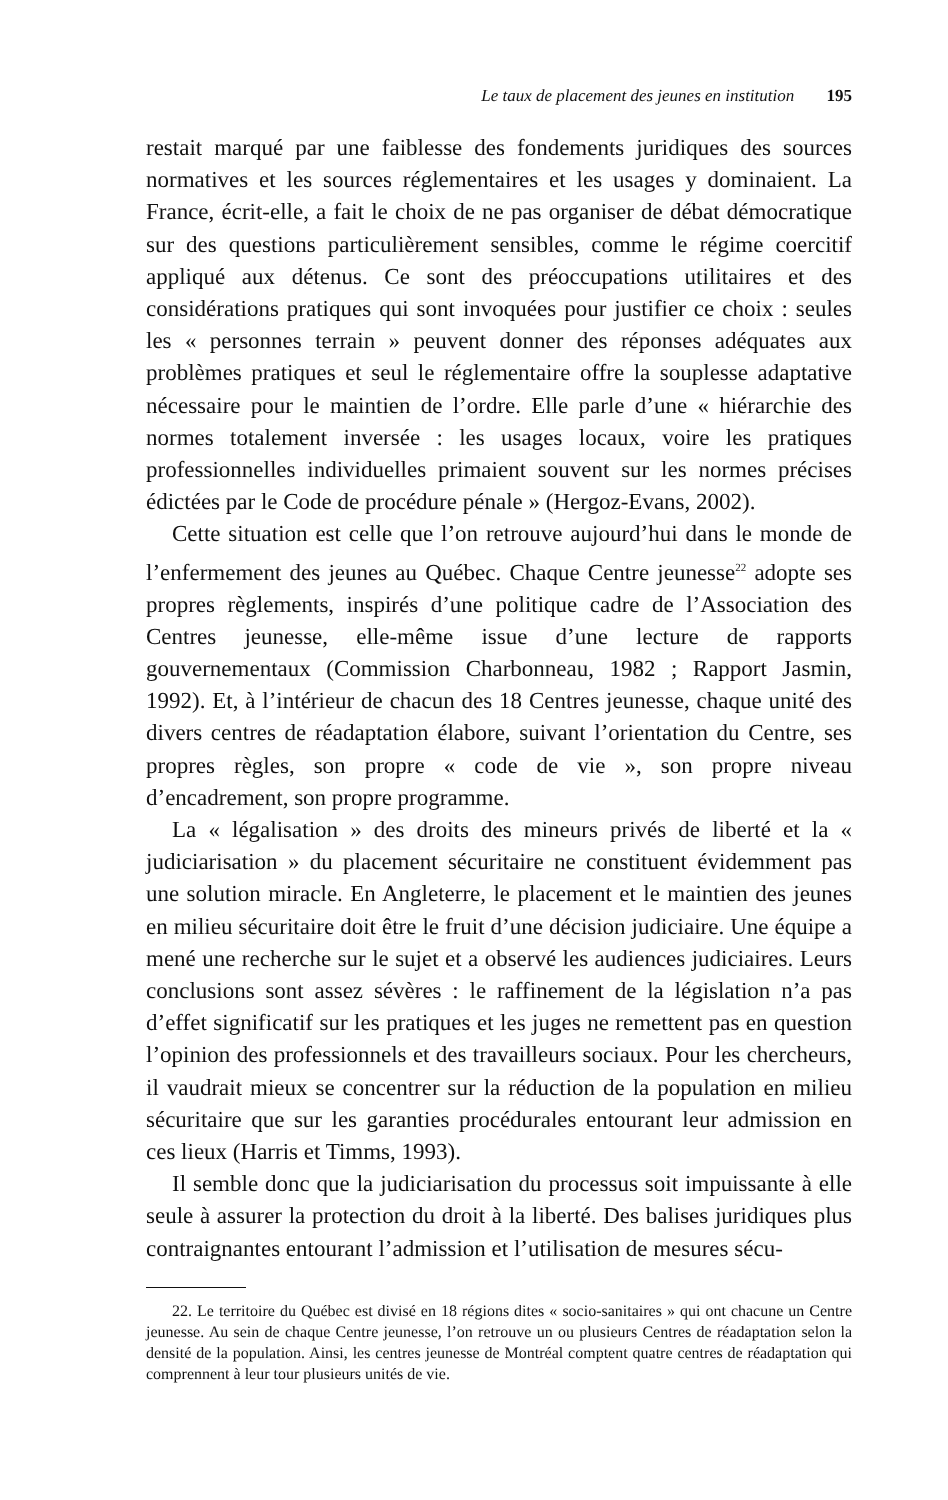Le taux de placement des jeunes en institution 195
restait marqué par une faiblesse des fondements juridiques des sources normatives et les sources réglementaires et les usages y dominaient. La France, écrit-elle, a fait le choix de ne pas organiser de débat démocratique sur des questions particulièrement sensibles, comme le régime coercitif appliqué aux détenus. Ce sont des préoccupations utilitaires et des considérations pratiques qui sont invoquées pour justifier ce choix : seules les « personnes terrain » peuvent donner des réponses adéquates aux problèmes pratiques et seul le réglementaire offre la souplesse adaptative nécessaire pour le maintien de l’ordre. Elle parle d’une « hiérarchie des normes totalement inversée : les usages locaux, voire les pratiques professionnelles individuelles primaient souvent sur les normes précises édictées par le Code de procédure pénale » (Hergoz-Evans, 2002).
Cette situation est celle que l’on retrouve aujourd’hui dans le monde de l’enfermement des jeunes au Québec. Chaque Centre jeunesse<sup>22</sup> adopte ses propres règlements, inspirés d’une politique cadre de l’Association des Centres jeunesse, elle-même issue d’une lecture de rapports gouvernementaux (Commission Charbonneau, 1982 ; Rapport Jasmin, 1992). Et, à l’intérieur de chacun des 18 Centres jeunesse, chaque unité des divers centres de réadaptation élabore, suivant l’orientation du Centre, ses propres règles, son propre « code de vie », son propre niveau d’encadrement, son propre programme.
La « légalisation » des droits des mineurs privés de liberté et la « judiciarisation » du placement sécuritaire ne constituent évidemment pas une solution miracle. En Angleterre, le placement et le maintien des jeunes en milieu sécuritaire doit être le fruit d’une décision judiciaire. Une équipe a mené une recherche sur le sujet et a observé les audiences judiciaires. Leurs conclusions sont assez sévères : le raffinement de la législation n’a pas d’effet significatif sur les pratiques et les juges ne remettent pas en question l’opinion des professionnels et des travailleurs sociaux. Pour les chercheurs, il vaudrait mieux se concentrer sur la réduction de la population en milieu sécuritaire que sur les garanties procédurales entourant leur admission en ces lieux (Harris et Timms, 1993).
Il semble donc que la judiciarisation du processus soit impuissante à elle seule à assurer la protection du droit à la liberté. Des balises juridiques plus contraignantes entourant l’admission et l’utilisation de mesures sécu-
22. Le territoire du Québec est divisé en 18 régions dites « socio-sanitaires » qui ont chacune un Centre jeunesse. Au sein de chaque Centre jeunesse, l’on retrouve un ou plusieurs Centres de réadaptation selon la densité de la population. Ainsi, les centres jeunesse de Montréal comptent quatre centres de réadaptation qui comprennent à leur tour plusieurs unités de vie.